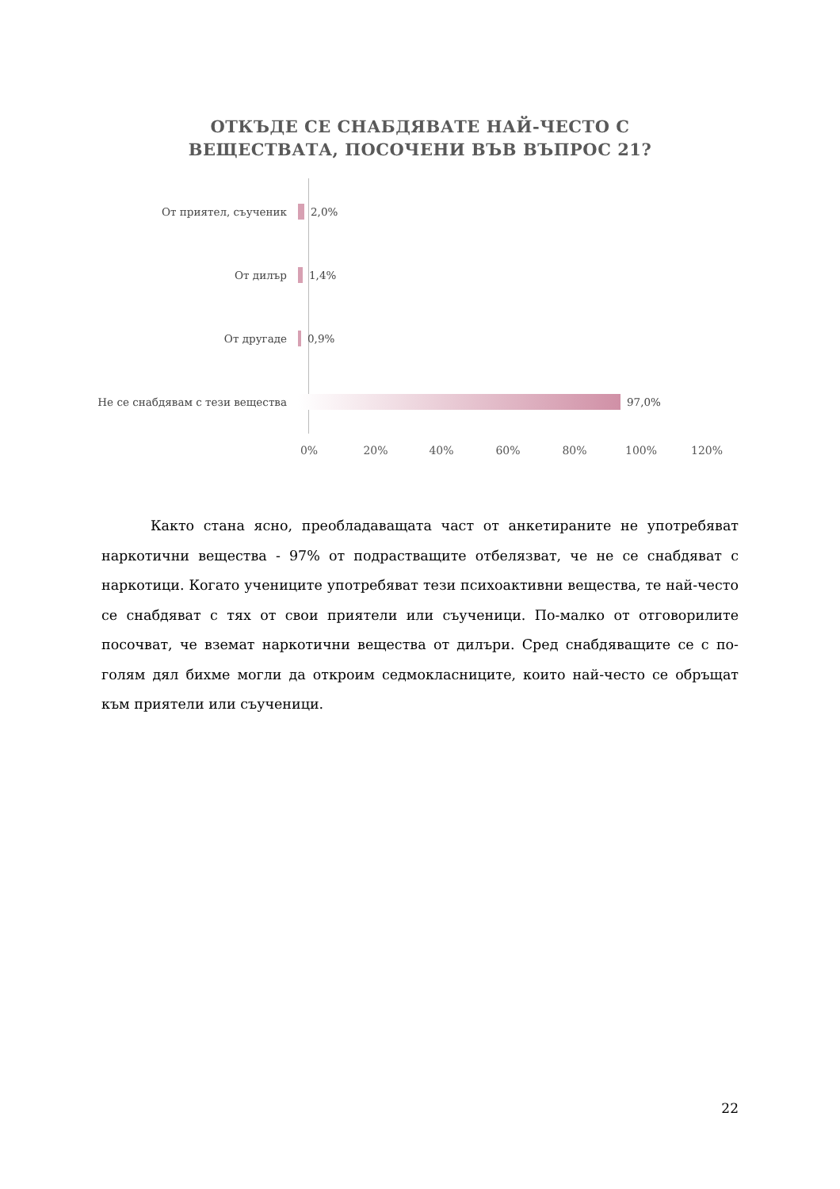ОТКЪДЕ СЕ СНАБДЯВАТЕ НАЙ-ЧЕСТО С
ВЕЩЕСТВАТА, ПОСОЧЕНИ ВЪВ ВЪПРОС 21?
От приятел, съученик 2,0%
От дилър 1,4%
От другаде 0,9%
Не се снабдявам с тези вещества 97,0%
0% 20% 40% 60% 80% 100% 120%
Както стана ясно, преобладаващата част от анкетираните не употребяват наркотични вещества - 97% от подрастващите отбелязват, че не се снабдяват с наркотици. Когато учениците употребяват тези психоактивни вещества, те най-често се снабдяват с тях от свои приятели или съученици. По-малко от отговорилите посочват, че вземат наркотични вещества от дилъри. Сред снабдяващите се с по-голям дял бихме могли да откроим седмокласниците, които най-често се обръщат към приятели или съученици.
22